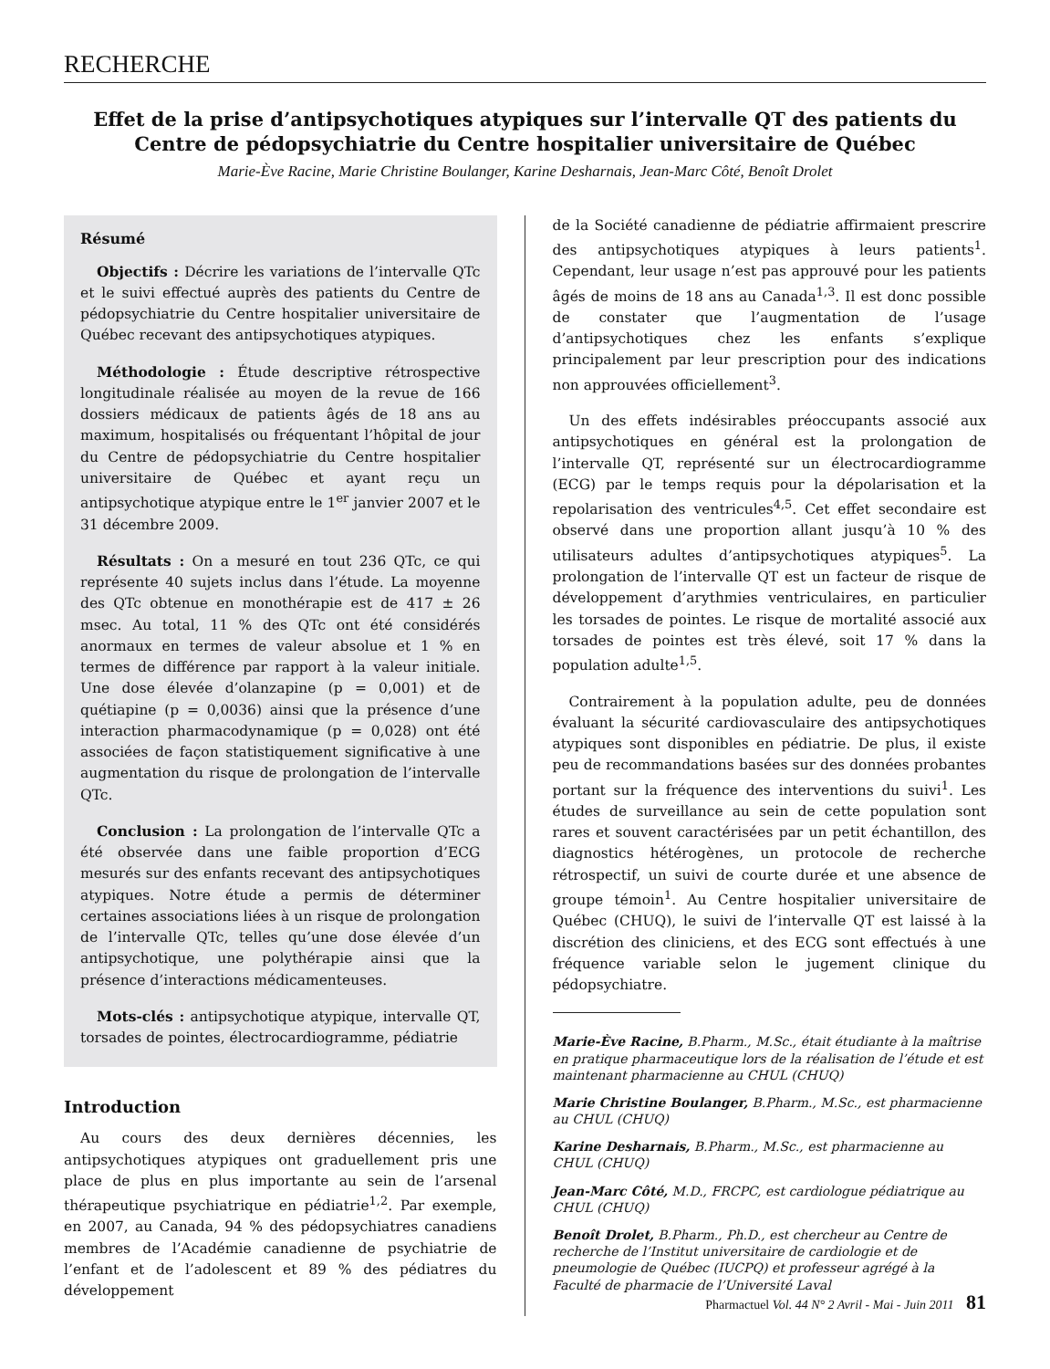RECHERCHE
Effet de la prise d’antipsychotiques atypiques sur l’intervalle QT des patients du Centre de pédopsychiatrie du Centre hospitalier universitaire de Québec
Marie-Ève Racine, Marie Christine Boulanger, Karine Desharnais, Jean-Marc Côté, Benoît Drolet
Résumé
Objectifs : Décrire les variations de l’intervalle QTc et le suivi effectué auprès des patients du Centre de pédopsychiatrie du Centre hospitalier universitaire de Québec recevant des antipsychotiques atypiques.
Méthodologie : Étude descriptive rétrospective longitudinale réalisée au moyen de la revue de 166 dossiers médicaux de patients âgés de 18 ans au maximum, hospitalisés ou fréquentant l’hôpital de jour du Centre de pédopsychiatrie du Centre hospitalier universitaire de Québec et ayant reçu un antipsychotique atypique entre le 1<sup>er</sup> janvier 2007 et le 31 décembre 2009.
Résultats : On a mesuré en tout 236 QTc, ce qui représente 40 sujets inclus dans l’étude. La moyenne des QTc obtenue en monothérapie est de 417 ± 26 msec. Au total, 11 % des QTc ont été considérés anormaux en termes de valeur absolue et 1 % en termes de différence par rapport à la valeur initiale. Une dose élevée d’olanzapine (p = 0,001) et de quétiapine (p = 0,0036) ainsi que la présence d’une interaction pharmacodynamique (p = 0,028) ont été associées de façon statistiquement significative à une augmentation du risque de prolongation de l’intervalle QTc.
Conclusion : La prolongation de l’intervalle QTc a été observée dans une faible proportion d’ECG mesurés sur des enfants recevant des antipsychotiques atypiques. Notre étude a permis de déterminer certaines associations liées à un risque de prolongation de l’intervalle QTc, telles qu’une dose élevée d’un antipsychotique, une polythérapie ainsi que la présence d’interactions médicamenteuses.
Mots-clés : antipsychotique atypique, intervalle QT, torsades de pointes, électrocardiogramme, pédiatrie
Introduction
Au cours des deux dernières décennies, les antipsychotiques atypiques ont graduellement pris une place de plus en plus importante au sein de l’arsenal thérapeutique psychiatrique en pédiatrie<sup>1,2</sup>. Par exemple, en 2007, au Canada, 94 % des pédopsychiatres canadiens membres de l’Académie canadienne de psychiatrie de l’enfant et de l’adolescent et 89 % des pédiatres du développement
de la Société canadienne de pédiatrie affirmaient prescrire des antipsychotiques atypiques à leurs patients<sup>1</sup>. Cependant, leur usage n’est pas approuvé pour les patients âgés de moins de 18 ans au Canada<sup>1,3</sup>. Il est donc possible de constater que l’augmentation de l’usage d’antipsychotiques chez les enfants s’explique principalement par leur prescription pour des indications non approuvées officiellement<sup>3</sup>.
Un des effets indésirables préoccupants associé aux antipsychotiques en général est la prolongation de l’intervalle QT, représenté sur un électrocardiogramme (ECG) par le temps requis pour la dépolarisation et la repolarisation des ventricules<sup>4,5</sup>. Cet effet secondaire est observé dans une proportion allant jusqu’à 10 % des utilisateurs adultes d’antipsychotiques atypiques<sup>5</sup>. La prolongation de l’intervalle QT est un facteur de risque de développement d’arythmies ventriculaires, en particulier les torsades de pointes. Le risque de mortalité associé aux torsades de pointes est très élevé, soit 17 % dans la population adulte<sup>1,5</sup>.
Contrairement à la population adulte, peu de données évaluant la sécurité cardiovasculaire des antipsychotiques atypiques sont disponibles en pédiatrie. De plus, il existe peu de recommandations basées sur des données probantes portant sur la fréquence des interventions du suivi<sup>1</sup>. Les études de surveillance au sein de cette population sont rares et souvent caractérisées par un petit échantillon, des diagnostics hétérogènes, un protocole de recherche rétrospectif, un suivi de courte durée et une absence de groupe témoin<sup>1</sup>. Au Centre hospitalier universitaire de Québec (CHUQ), le suivi de l’intervalle QT est laissé à la discrétion des cliniciens, et des ECG sont effectués à une fréquence variable selon le jugement clinique du pédopsychiatre.
Marie-Ève Racine, B.Pharm., M.Sc., était étudiante à la maîtrise en pratique pharmaceutique lors de la réalisation de l’étude et est maintenant pharmacienne au CHUL (CHUQ)
Marie Christine Boulanger, B.Pharm., M.Sc., est pharmacienne au CHUL (CHUQ)
Karine Desharnais, B.Pharm., M.Sc., est pharmacienne au CHUL (CHUQ)
Jean-Marc Côté, M.D., FRCPC, est cardiologue pédiatrique au CHUL (CHUQ)
Benoît Drolet, B.Pharm., Ph.D., est chercheur au Centre de recherche de l’Institut universitaire de cardiologie et de pneumologie de Québec (IUCPQ) et professeur agrégé à la Faculté de pharmacie de l’Université Laval
Pharmactuel Vol. 44 N° 2 Avril - Mai - Juin 2011 81